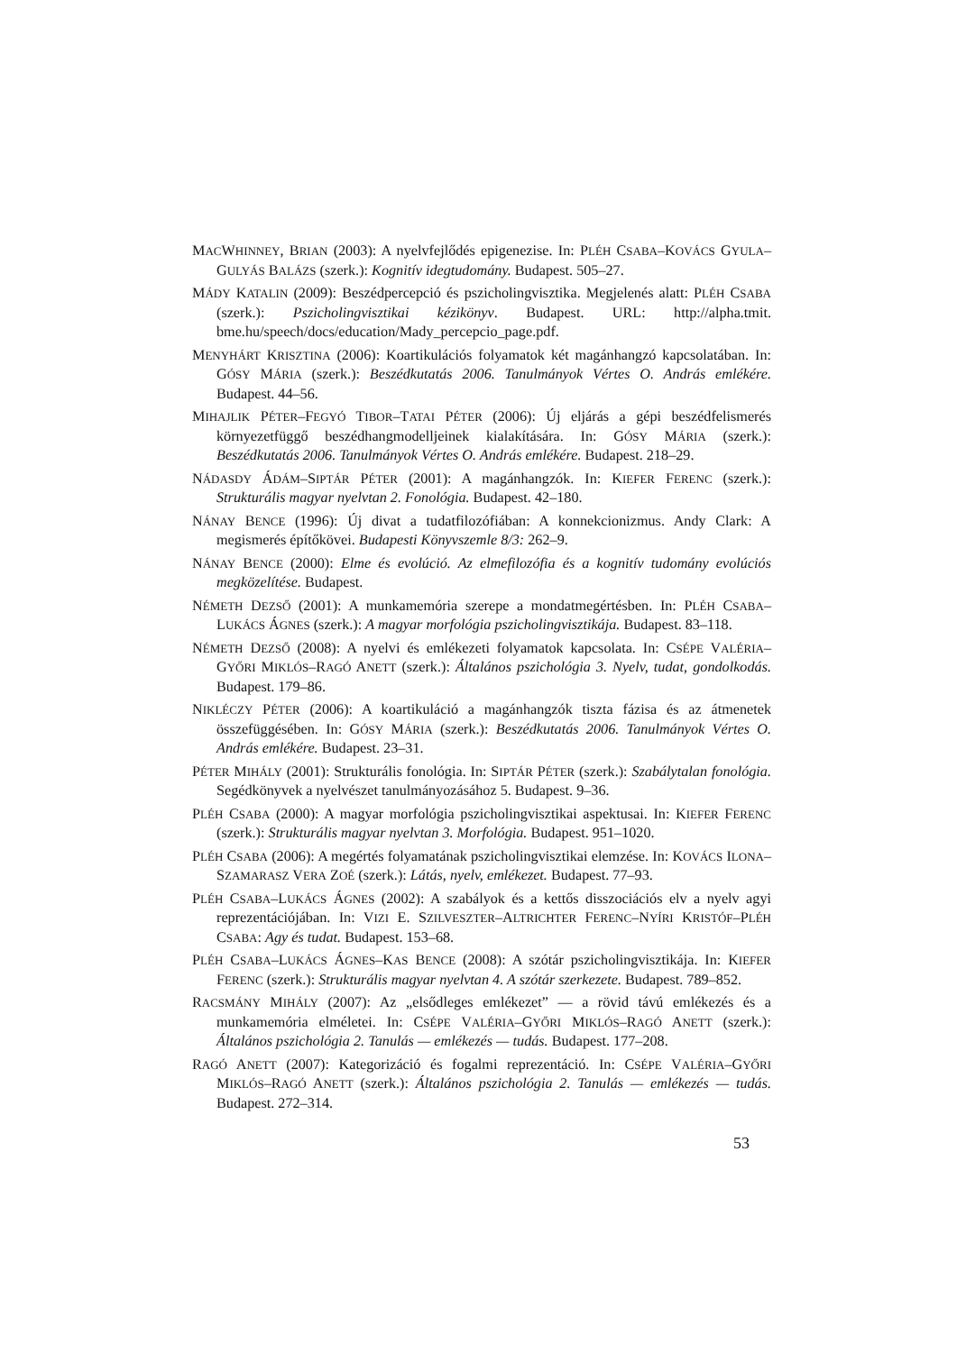MACWHINNEY, BRIAN (2003): A nyelvfejlődés epigenezise. In: PLÉH CSABA–KOVÁCS GYULA–GULYÁS BALÁZS (szerk.): Kognitív idegtudomány. Budapest. 505–27.
MÁDY KATALIN (2009): Beszédpercepció és pszicholingvisztika. Megjelenés alatt: PLÉH CSABA (szerk.): Pszicholingvisztikai kézikönyv. Budapest. URL: http://alpha.tmit. bme.hu/speech/docs/education/Mady_percepcio_page.pdf.
MENYHÁRT KRISZTINA (2006): Koartikulációs folyamatok két magánhangzó kapcsolatában. In: GÓSY MÁRIA (szerk.): Beszédkutatás 2006. Tanulmányok Vértes O. András emlékére. Budapest. 44–56.
MIHAJLIK PÉTER–FEGYÓ TIBOR–TATAI PÉTER (2006): Új eljárás a gépi beszédfelismerés környezetfüggő beszédhangmodelljeinek kialakítására. In: GÓSY MÁRIA (szerk.): Beszédkutatás 2006. Tanulmányok Vértes O. András emlékére. Budapest. 218–29.
NÁDASDY ÁDÁM–SIPTÁR PÉTER (2001): A magánhangzók. In: KIEFER FERENC (szerk.): Strukturális magyar nyelvtan 2. Fonológia. Budapest. 42–180.
NÁNAY BENCE (1996): Új divat a tudatfilozófiában: A konnekcionizmus. Andy Clark: A megismerés építőkövei. Budapesti Könyvszemle 8/3: 262–9.
NÁNAY BENCE (2000): Elme és evolúció. Az elmefilozófia és a kognitív tudomány evolúciós megközelítése. Budapest.
NÉMETH DEZSŐ (2001): A munkamemória szerepe a mondatmegértésben. In: PLÉH CSABA–LUKÁCS ÁGNES (szerk.): A magyar morfológia pszicholingvisztikája. Budapest. 83–118.
NÉMETH DEZSŐ (2008): A nyelvi és emlékezeti folyamatok kapcsolata. In: CSÉPE VALÉRIA–GYŐRI MIKLÓS–RAGÓ ANETT (szerk.): Általános pszichológia 3. Nyelv, tudat, gondolkodás. Budapest. 179–86.
NIKLÉCZY PÉTER (2006): A koartikuláció a magánhangzók tiszta fázisa és az átmenetek összefüggésében. In: GÓSY MÁRIA (szerk.): Beszédkutatás 2006. Tanulmányok Vértes O. András emlékére. Budapest. 23–31.
PÉTER MIHÁLY (2001): Strukturális fonológia. In: SIPTÁR PÉTER (szerk.): Szabálytalan fonológia. Segédkönyvek a nyelvészet tanulmányozásához 5. Budapest. 9–36.
PLÉH CSABA (2000): A magyar morfológia pszicholingvisztikai aspektusai. In: KIEFER FERENC (szerk.): Strukturális magyar nyelvtan 3. Morfológia. Budapest. 951–1020.
PLÉH CSABA (2006): A megértés folyamatának pszicholingvisztikai elemzése. In: KOVÁCS ILONA–SZAMARASZ VERA ZOÉ (szerk.): Látás, nyelv, emlékezet. Budapest. 77–93.
PLÉH CSABA–LUKÁCS ÁGNES (2002): A szabályok és a kettős disszociációs elv a nyelv agyi reprezentációjában. In: VIZI E. SZILVESZTER–ALTRICHTER FERENC–NYÍRI KRISTÓF–PLÉH CSABA: Agy és tudat. Budapest. 153–68.
PLÉH CSABA–LUKÁCS ÁGNES–KAS BENCE (2008): A szótár pszicholingvisztikája. In: KIEFER FERENC (szerk.): Strukturális magyar nyelvtan 4. A szótár szerkezete. Budapest. 789–852.
RACSMÁNY MIHÁLY (2007): Az „elsődleges emlékezet” — a rövid távú emlékezés és a munkamemória elméletei. In: CSÉPE VALÉRIA–GYŐRI MIKLÓS–RAGÓ ANETT (szerk.): Általános pszichológia 2. Tanulás — emlékezés — tudás. Budapest. 177–208.
RAGÓ ANETT (2007): Kategorizáció és fogalmi reprezentáció. In: CSÉPE VALÉRIA–GYŐRI MIKLÓS–RAGÓ ANETT (szerk.): Általános pszichológia 2. Tanulás — emlékezés — tudás. Budapest. 272–314.
53